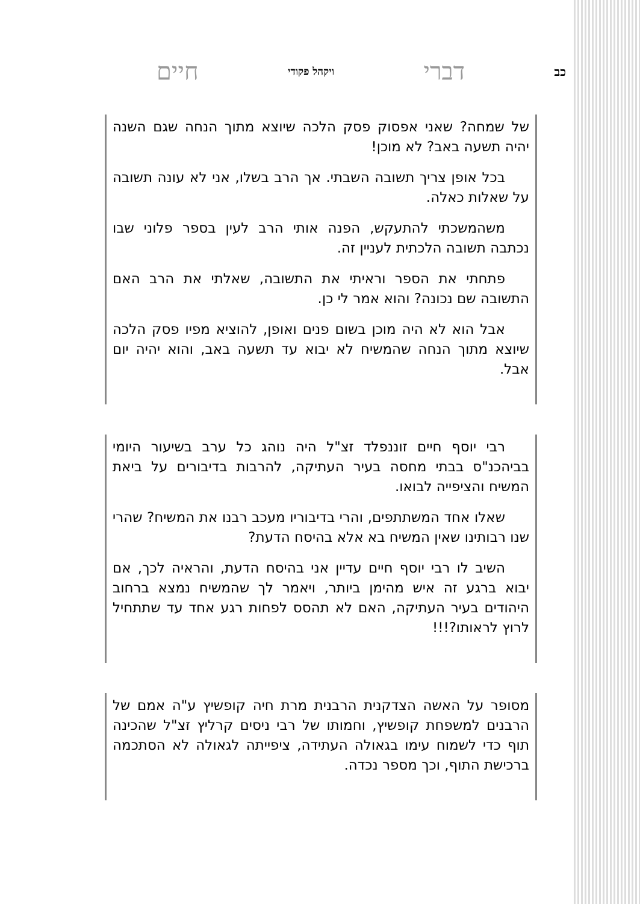כב דברי ויקהל פקודי חיים
של שמחה? שאני אפסוק פסק הלכה שיוצא מתוך הנחה שגם השנה יהיה תשעה באב? לא מוכן!
בכל אופן צריך תשובה השבתי. אך הרב בשלו, אני לא עונה תשובה על שאלות כאלה.
משהמשכתי להתעקש, הפנה אותי הרב לעין בספר פלוני שבו נכתבה תשובה הלכתית לעניין זה.
פתחתי את הספר וראיתי את התשובה, שאלתי את הרב האם התשובה שם נכונה? והוא אמר לי כן.
אבל הוא לא היה מוכן בשום פנים ואופן, להוציא מפיו פסק הלכה שיוצא מתוך הנחה שהמשיח לא יבוא עד תשעה באב, והוא יהיה יום אבל.
רבי יוסף חיים זוננפלד זצ"ל היה נוהג כל ערב בשיעור היומי בביהכנ"ס בבתי מחסה בעיר העתיקה, להרבות בדיבורים על ביאת המשיח והציפייה לבואו.
שאלו אחד המשתתפים, והרי בדיבוריו מעכב רבנו את המשיח? שהרי שנו רבותינו שאין המשיח בא אלא בהיסח הדעת?
השיב לו רבי יוסף חיים עדיין אני בהיסח הדעת, והראיה לכך, אם יבוא ברגע זה איש מהימן ביותר, ויאמר לך שהמשיח נמצא ברחוב היהודים בעיר העתיקה, האם לא תהסס לפחות רגע אחד עד שתתחיל לרוץ לראותו?!!!
מסופר על האשה הצדקנית הרבנית מרת חיה קופשיץ ע"ה אמם של הרבנים למשפחת קופשיץ, וחמותו של רבי ניסים קרליץ זצ"ל שהכינה תוף כדי לשמוח עימו בגאולה העתידה, ציפייתה לגאולה לא הסתכמה ברכישת התוף, וכך מספר נכדה.